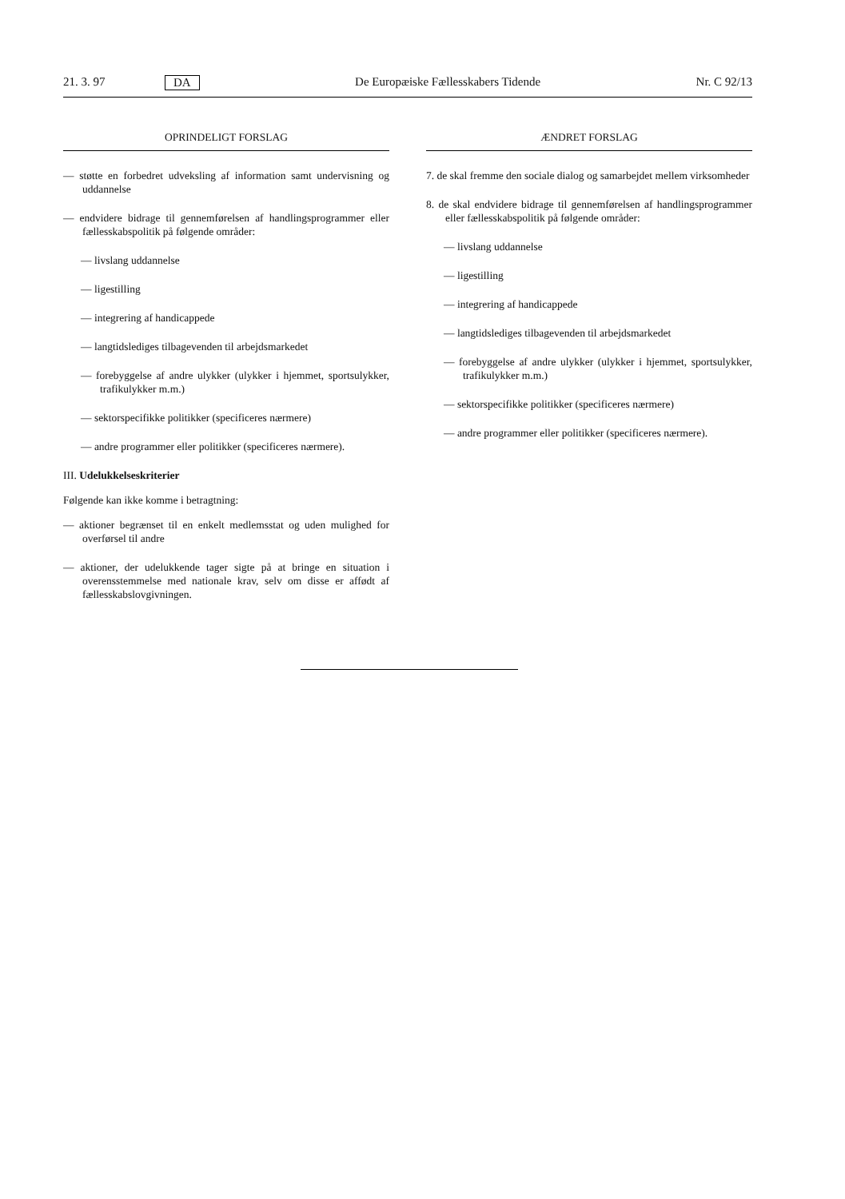21. 3. 97 DA De Europæiske Fællesskabers Tidende Nr. C 92/13
OPRINDELIGT FORSLAG
— støtte en forbedret udveksling af information samt undervisning og uddannelse
— endvidere bidrage til gennemførelsen af handlingsprogrammer eller fællesskabspolitik på følgende områder:
— livslang uddannelse
— ligestilling
— integrering af handicappede
— langtidslediges tilbagevenden til arbejdsmarkedet
— forebyggelse af andre ulykker (ulykker i hjemmet, sportsulykker, trafikulykker m.m.)
— sektorspecifikke politikker (specificeres nærmere)
— andre programmer eller politikker (specificeres nærmere).
III. Udelukkelseskriterier
Følgende kan ikke komme i betragtning:
— aktioner begrænset til en enkelt medlemsstat og uden mulighed for overførsel til andre
— aktioner, der udelukkende tager sigte på at bringe en situation i overensstemmelse med nationale krav, selv om disse er affødt af fællesskabslovgivningen.
ÆNDRET FORSLAG
7. de skal fremme den sociale dialog og samarbejdet mellem virksomheder
8. de skal endvidere bidrage til gennemførelsen af handlingsprogrammer eller fællesskabspolitik på følgende områder:
— livslang uddannelse
— ligestilling
— integrering af handicappede
— langtidslediges tilbagevenden til arbejdsmarkedet
— forebyggelse af andre ulykker (ulykker i hjemmet, sportsulykker, trafikulykker m.m.)
— sektorspecifikke politikker (specificeres nærmere)
— andre programmer eller politikker (specificeres nærmere).